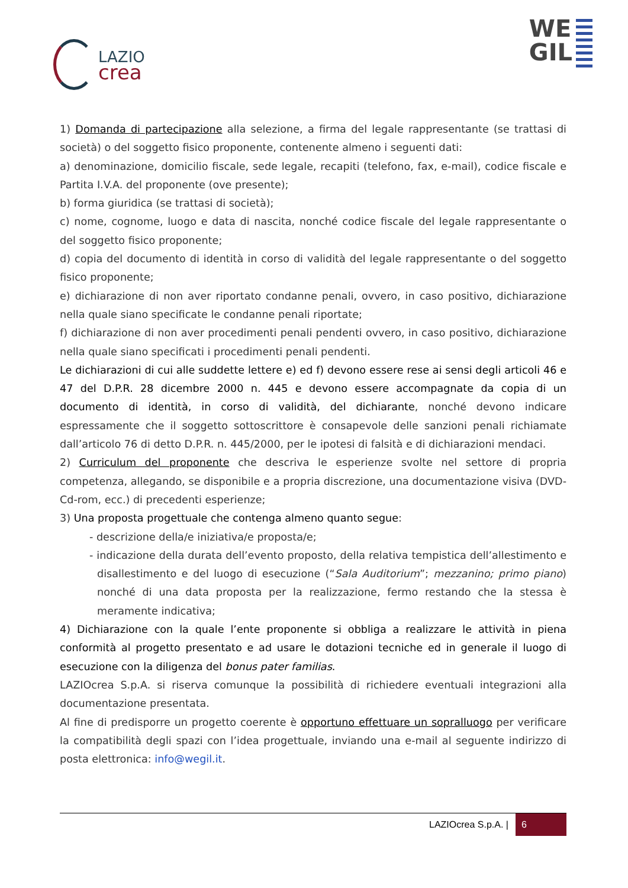LAZIO
crea
WE
GIL
1) Domanda di partecipazione alla selezione, a firma del legale rappresentante (se trattasi di società) o del soggetto fisico proponente, contenente almeno i seguenti dati:
a) denominazione, domicilio fiscale, sede legale, recapiti (telefono, fax, e-mail), codice fiscale e Partita I.V.A. del proponente (ove presente);
b) forma giuridica (se trattasi di società);
c) nome, cognome, luogo e data di nascita, nonché codice fiscale del legale rappresentante o del soggetto fisico proponente;
d) copia del documento di identità in corso di validità del legale rappresentante o del soggetto fisico proponente;
e) dichiarazione di non aver riportato condanne penali, ovvero, in caso positivo, dichiarazione nella quale siano specificate le condanne penali riportate;
f) dichiarazione di non aver procedimenti penali pendenti ovvero, in caso positivo, dichiarazione nella quale siano specificati i procedimenti penali pendenti.
Le dichiarazioni di cui alle suddette lettere e) ed f) devono essere rese ai sensi degli articoli 46 e 47 del D.P.R. 28 dicembre 2000 n. 445 e devono essere accompagnate da copia di un documento di identità, in corso di validità, del dichiarante, nonché devono indicare espressamente che il soggetto sottoscrittore è consapevole delle sanzioni penali richiamate dall’articolo 76 di detto D.P.R. n. 445/2000, per le ipotesi di falsità e di dichiarazioni mendaci.
2) Curriculum del proponente che descriva le esperienze svolte nel settore di propria competenza, allegando, se disponibile e a propria discrezione, una documentazione visiva (DVD-Cd-rom, ecc.) di precedenti esperienze;
3) Una proposta progettuale che contenga almeno quanto segue:
- descrizione della/e iniziativa/e proposta/e;
- indicazione della durata dell’evento proposto, della relativa tempistica dell’allestimento e disallestimento e del luogo di esecuzione (“Sala Auditorium”; mezzanino; primo piano) nonché di una data proposta per la realizzazione, fermo restando che la stessa è meramente indicativa;
4) Dichiarazione con la quale l’ente proponente si obbliga a realizzare le attività in piena conformità al progetto presentato e ad usare le dotazioni tecniche ed in generale il luogo di esecuzione con la diligenza del bonus pater familias.
LAZIOcrea S.p.A. si riserva comunque la possibilità di richiedere eventuali integrazioni alla documentazione presentata.
Al fine di predisporre un progetto coerente è opportuno effettuare un sopralluogo per verificare la compatibilità degli spazi con l’idea progettuale, inviando una e-mail al seguente indirizzo di posta elettronica: info@wegil.it.
LAZIOcrea S.p.A. | 6